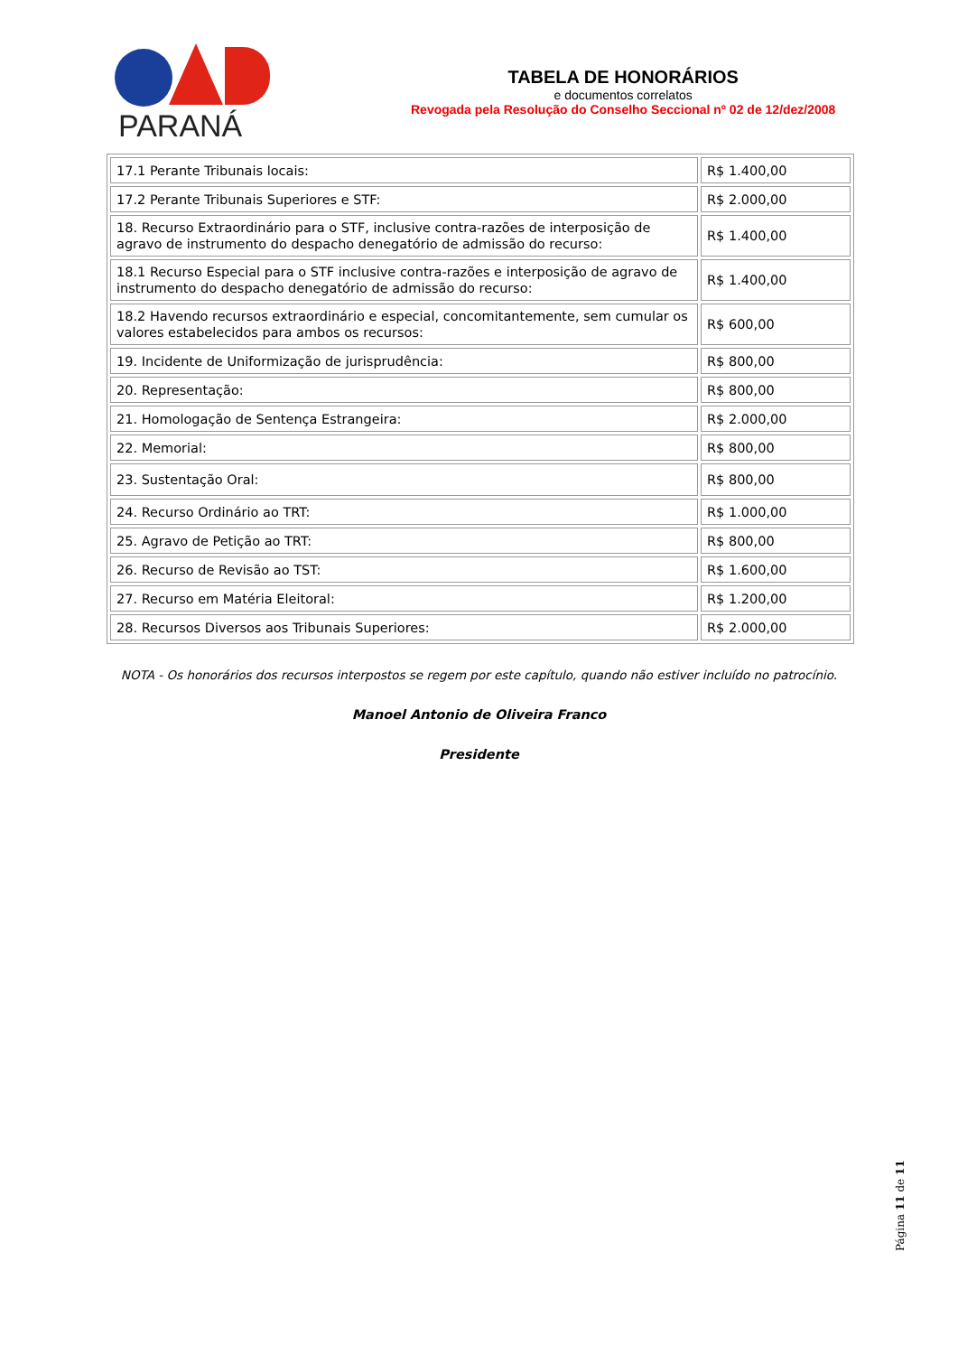PARANÁ
TABELA DE HONORÁRIOS
e documentos correlatos
Revogada pela Resolução do Conselho Seccional nº 02 de 12/dez/2008
| 17.1 Perante Tribunais locais: | R$ 1.400,00 |
| 17.2 Perante Tribunais Superiores e STF: | R$ 2.000,00 |
| 18. Recurso Extraordinário para o STF, inclusive contra-razões de interposição de agravo de instrumento do despacho denegatório de admissão do recurso: | R$ 1.400,00 |
| 18.1 Recurso Especial para o STF inclusive contra-razões e interposição de agravo de instrumento do despacho denegatório de admissão do recurso: | R$ 1.400,00 |
| 18.2 Havendo recursos extraordinário e especial, concomitantemente, sem cumular os valores estabelecidos para ambos os recursos: | R$ 600,00 |
| 19. Incidente de Uniformização de jurisprudência: | R$ 800,00 |
| 20. Representação: | R$ 800,00 |
| 21. Homologação de Sentença Estrangeira: | R$ 2.000,00 |
| 22. Memorial: | R$ 800,00 |
| 23. Sustentação Oral: | R$ 800,00 |
| 24. Recurso Ordinário ao TRT: | R$ 1.000,00 |
| 25. Agravo de Petição ao TRT: | R$ 800,00 |
| 26. Recurso de Revisão ao TST: | R$ 1.600,00 |
| 27. Recurso em Matéria Eleitoral: | R$ 1.200,00 |
| 28. Recursos Diversos aos Tribunais Superiores: | R$ 2.000,00 |
NOTA - Os honorários dos recursos interpostos se regem por este capítulo, quando não estiver incluído no patrocínio.
Manoel Antonio de Oliveira Franco
Presidente
Página 11 de 11